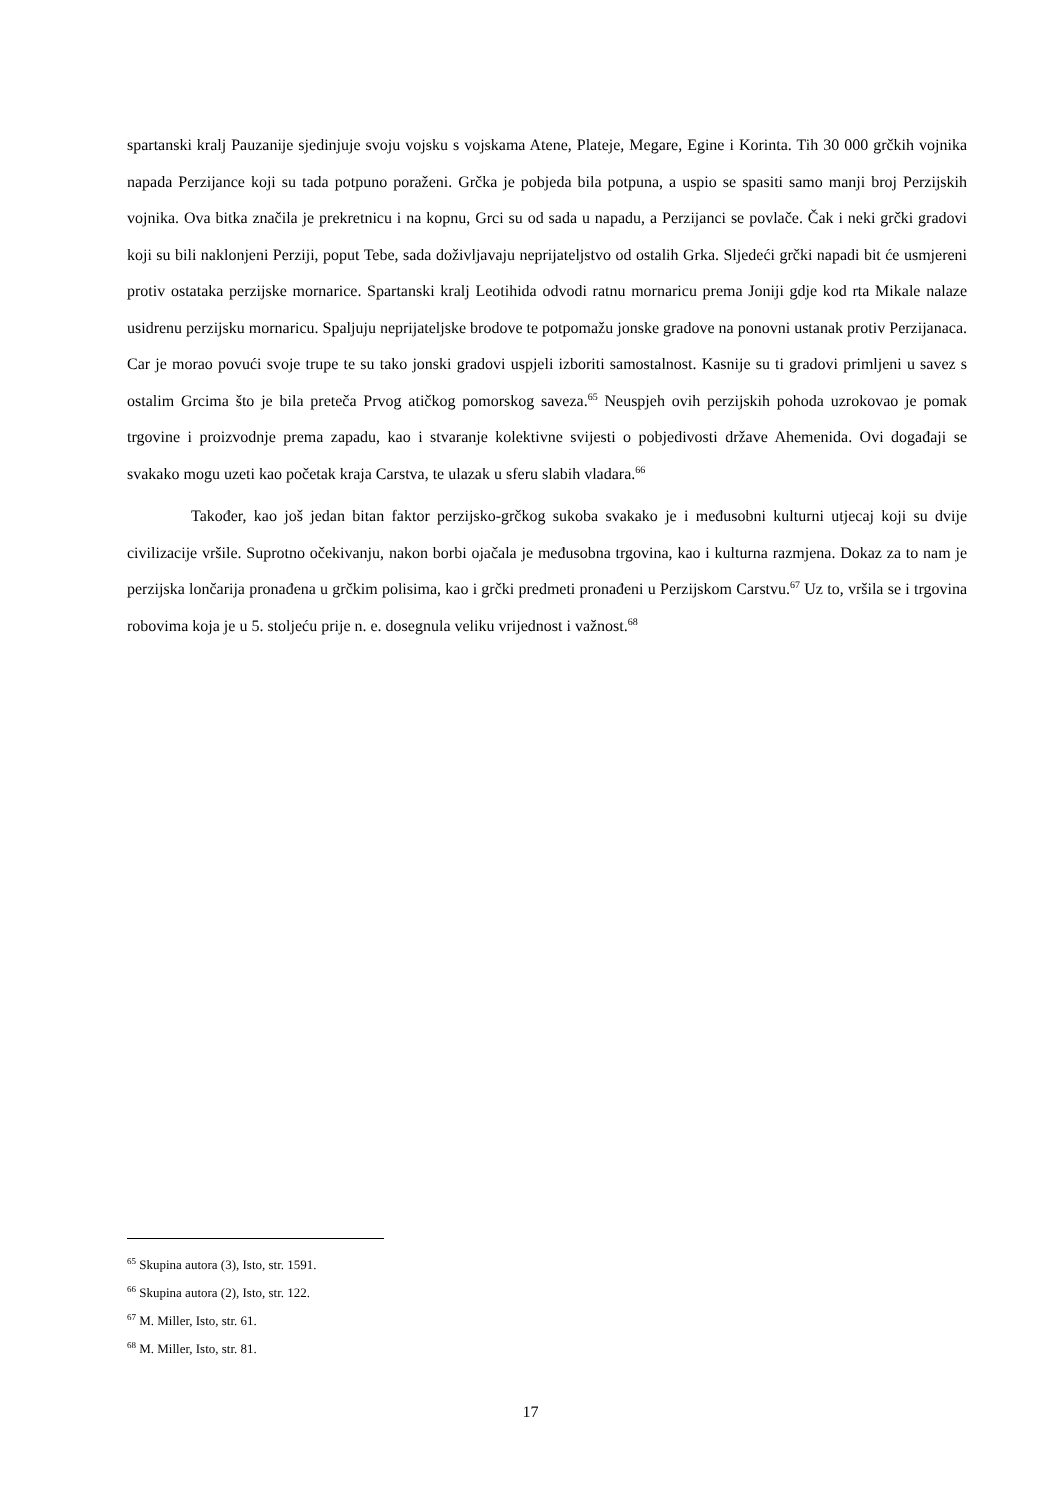spartanski kralj Pauzanije sjedinjuje svoju vojsku s vojskama Atene, Plateje, Megare, Egine i Korinta. Tih 30 000 grčkih vojnika napada Perzijance koji su tada potpuno poraženi. Grčka je pobjeda bila potpuna, a uspio se spasiti samo manji broj Perzijskih vojnika. Ova bitka značila je prekretnicu i na kopnu, Grci su od sada u napadu, a Perzijanci se povlače. Čak i neki grčki gradovi koji su bili naklonjeni Perziji, poput Tebe, sada doživljavaju neprijateljstvo od ostalih Grka. Sljedeći grčki napadi bit će usmjereni protiv ostataka perzijske mornarice. Spartanski kralj Leotihida odvodi ratnu mornaricu prema Joniji gdje kod rta Mikale nalaze usidrenu perzijsku mornaricu. Spaljuju neprijateljske brodove te potpomažu jonske gradove na ponovni ustanak protiv Perzijanaca. Car je morao povući svoje trupe te su tako jonski gradovi uspjeli izboriti samostalnost. Kasnije su ti gradovi primljeni u savez s ostalim Grcima što je bila preteča Prvog atičkog pomorskog saveza.<sup>65</sup> Neuspjeh ovih perzijskih pohoda uzrokovao je pomak trgovine i proizvodnje prema zapadu, kao i stvaranje kolektivne svijesti o pobjedivosti države Ahemenida. Ovi događaji se svakako mogu uzeti kao početak kraja Carstva, te ulazak u sferu slabih vladara.<sup>66</sup>
Također, kao još jedan bitan faktor perzijsko-grčkog sukoba svakako je i međusobni kulturni utjecaj koji su dvije civilizacije vršile. Suprotno očekivanju, nakon borbi ojačala je međusobna trgovina, kao i kulturna razmjena. Dokaz za to nam je perzijska lončarija pronađena u grčkim polisima, kao i grčki predmeti pronađeni u Perzijskom Carstvu.<sup>67</sup> Uz to, vršila se i trgovina robovima koja je u 5. stoljeću prije n. e. dosegnula veliku vrijednost i važnost.<sup>68</sup>
<sup>65</sup> Skupina autora (3), Isto, str. 1591.
<sup>66</sup> Skupina autora (2), Isto, str. 122.
<sup>67</sup> M. Miller, Isto, str. 61.
<sup>68</sup> M. Miller, Isto, str. 81.
17